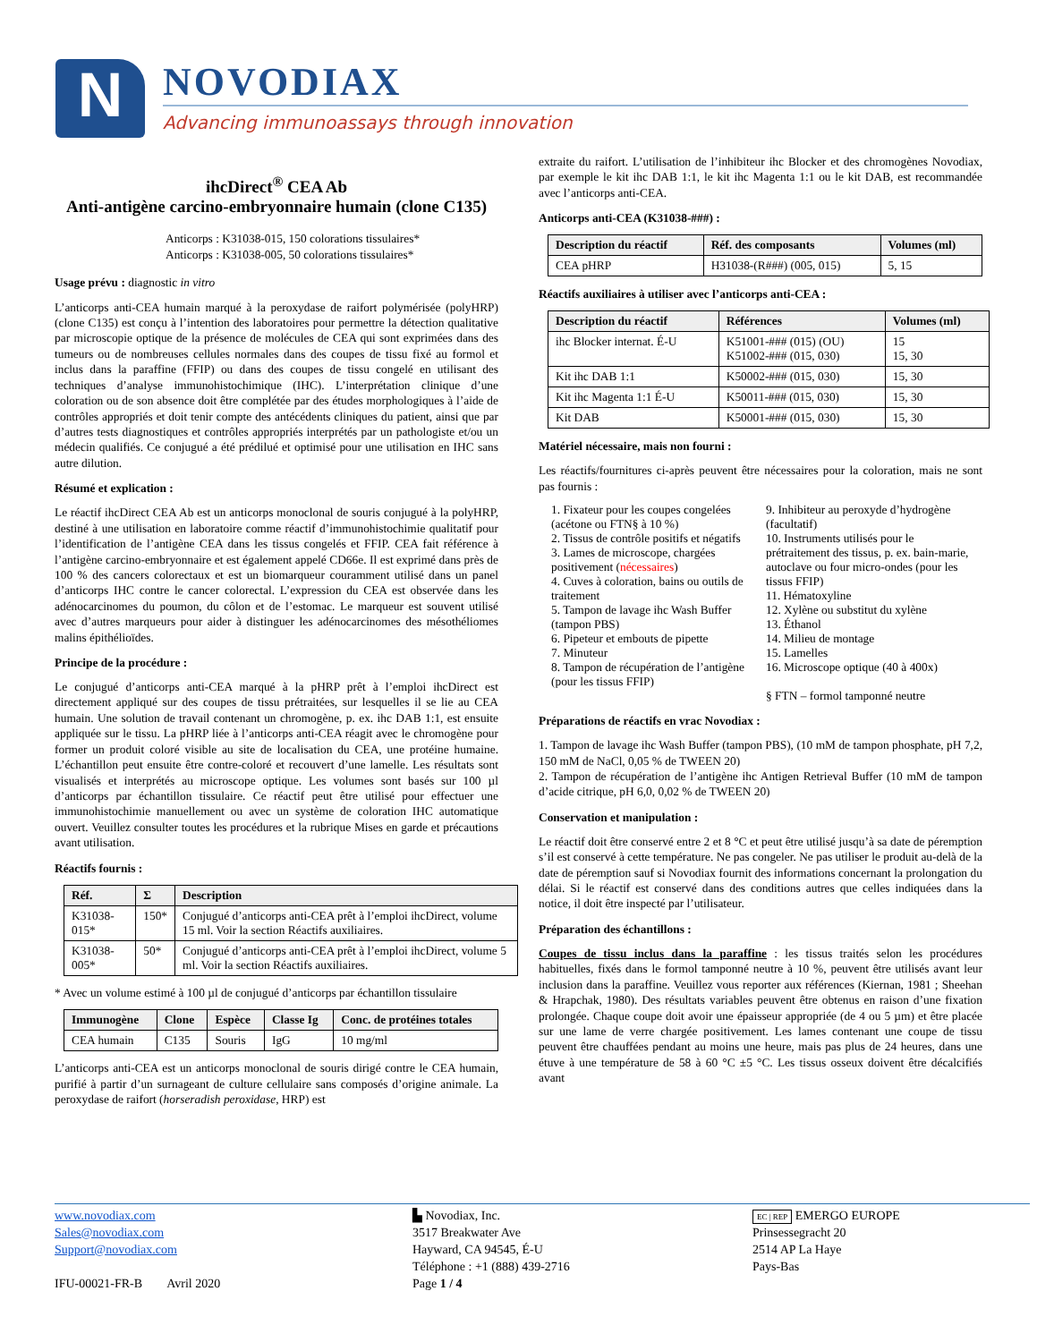N
NOVODIAX
Advancing immunoassays through innovation
ihcDirect<sup>®</sup> CEA Ab
Anti-antigène carcino-embryonnaire humain (clone C135)
Anticorps : K31038-015, 150 colorations tissulaires*
Anticorps : K31038-005, 50 colorations tissulaires*
Usage prévu : diagnostic in vitro
L’anticorps anti-CEA humain marqué à la peroxydase de raifort polymérisée (polyHRP) (clone C135) est conçu à l’intention des laboratoires pour permettre la détection qualitative par microscopie optique de la présence de molécules de CEA qui sont exprimées dans des tumeurs ou de nombreuses cellules normales dans des coupes de tissu fixé au formol et inclus dans la paraffine (FFIP) ou dans des coupes de tissu congelé en utilisant des techniques d’analyse immunohistochimique (IHC). L’interprétation clinique d’une coloration ou de son absence doit être complétée par des études morphologiques à l’aide de contrôles appropriés et doit tenir compte des antécédents cliniques du patient, ainsi que par d’autres tests diagnostiques et contrôles appropriés interprétés par un pathologiste et/ou un médecin qualifiés. Ce conjugué a été prédilué et optimisé pour une utilisation en IHC sans autre dilution.
Résumé et explication :
Le réactif ihcDirect CEA Ab est un anticorps monoclonal de souris conjugué à la polyHRP, destiné à une utilisation en laboratoire comme réactif d’immunohistochimie qualitatif pour l’identification de l’antigène CEA dans les tissus congelés et FFIP. CEA fait référence à l’antigène carcino-embryonnaire et est également appelé CD66e. Il est exprimé dans près de 100 % des cancers colorectaux et est un biomarqueur couramment utilisé dans un panel d’anticorps IHC contre le cancer colorectal. L’expression du CEA est observée dans les adénocarcinomes du poumon, du côlon et de l’estomac. Le marqueur est souvent utilisé avec d’autres marqueurs pour aider à distinguer les adénocarcinomes des mésothéliomes malins épithélioïdes.
Principe de la procédure :
Le conjugué d’anticorps anti-CEA marqué à la pHRP prêt à l’emploi ihcDirect est directement appliqué sur des coupes de tissu prétraitées, sur lesquelles il se lie au CEA humain. Une solution de travail contenant un chromogène, p. ex. ihc DAB 1:1, est ensuite appliquée sur le tissu. La pHRP liée à l’anticorps anti-CEA réagit avec le chromogène pour former un produit coloré visible au site de localisation du CEA, une protéine humaine. L’échantillon peut ensuite être contre-coloré et recouvert d’une lamelle. Les résultats sont visualisés et interprétés au microscope optique. Les volumes sont basés sur 100 µl d’anticorps par échantillon tissulaire. Ce réactif peut être utilisé pour effectuer une immunohistochimie manuellement ou avec un système de coloration IHC automatique ouvert. Veuillez consulter toutes les procédures et la rubrique Mises en garde et précautions avant utilisation.
Réactifs fournis :
| Réf. | Σ | Description |
| --- | --- | --- |
| K31038-015* | 150* | Conjugué d’anticorps anti-CEA prêt à l’emploi ihcDirect, volume 15 ml. Voir la section Réactifs auxiliaires. |
| K31038-005* | 50* | Conjugué d’anticorps anti-CEA prêt à l’emploi ihcDirect, volume 5 ml. Voir la section Réactifs auxiliaires. |
* Avec un volume estimé à 100 µl de conjugué d’anticorps par échantillon tissulaire
| Immunogène | Clone | Espèce | Classe Ig | Conc. de protéines totales |
| --- | --- | --- | --- | --- |
| CEA humain | C135 | Souris | IgG | 10 mg/ml |
L’anticorps anti-CEA est un anticorps monoclonal de souris dirigé contre le CEA humain, purifié à partir d’un surnageant de culture cellulaire sans composés d’origine animale. La peroxydase de raifort (horseradish peroxidase, HRP) est
extraite du raifort. L’utilisation de l’inhibiteur ihc Blocker et des chromogènes Novodiax, par exemple le kit ihc DAB 1:1, le kit ihc Magenta 1:1 ou le kit DAB, est recommandée avec l’anticorps anti-CEA.
Anticorps anti-CEA (K31038-###) :
| Description du réactif | Réf. des composants | Volumes (ml) |
| --- | --- | --- |
| CEA pHRP | H31038-(R###) (005, 015) | 5, 15 |
Réactifs auxiliaires à utiliser avec l’anticorps anti-CEA :
| Description du réactif | Références | Volumes (ml) |
| --- | --- | --- |
| ihc Blocker internat. É-U | K51001-### (015) (OU) K51002-### (015, 030) | 15 15, 30 |
| Kit ihc DAB 1:1 | K50002-### (015, 030) | 15, 30 |
| Kit ihc Magenta 1:1 É-U | K50011-### (015, 030) | 15, 30 |
| Kit DAB | K50001-### (015, 030) | 15, 30 |
Matériel nécessaire, mais non fourni :
Les réactifs/fournitures ci-après peuvent être nécessaires pour la coloration, mais ne sont pas fournis :
1. Fixateur pour les coupes congelées (acétone ou FTN§ à 10 %)
2. Tissus de contrôle positifs et négatifs
3. Lames de microscope, chargées positivement (nécessaires)
4. Cuves à coloration, bains ou outils de traitement
5. Tampon de lavage ihc Wash Buffer (tampon PBS)
6. Pipeteur et embouts de pipette
7. Minuteur
8. Tampon de récupération de l’antigène (pour les tissus FFIP)
9. Inhibiteur au peroxyde d’hydrogène (facultatif)
10. Instruments utilisés pour le prétraitement des tissus, p. ex. bain-marie, autoclave ou four micro-ondes (pour les tissus FFIP)
11. Hématoxyline
12. Xylène ou substitut du xylène
13. Éthanol
14. Milieu de montage
15. Lamelles
16. Microscope optique (40 à 400x)
§ FTN – formol tamponné neutre
Préparations de réactifs en vrac Novodiax :
1. Tampon de lavage ihc Wash Buffer (tampon PBS), (10 mM de tampon phosphate, pH 7,2, 150 mM de NaCl, 0,05 % de TWEEN 20)
2. Tampon de récupération de l’antigène ihc Antigen Retrieval Buffer (10 mM de tampon d’acide citrique, pH 6,0, 0,02 % de TWEEN 20)
Conservation et manipulation :
Le réactif doit être conservé entre 2 et 8 °C et peut être utilisé jusqu’à sa date de péremption s’il est conservé à cette température. Ne pas congeler. Ne pas utiliser le produit au-delà de la date de péremption sauf si Novodiax fournit des informations concernant la prolongation du délai. Si le réactif est conservé dans des conditions autres que celles indiquées dans la notice, il doit être inspecté par l’utilisateur.
Préparation des échantillons :
Coupes de tissu inclus dans la paraffine : les tissus traités selon les procédures habituelles, fixés dans le formol tamponné neutre à 10 %, peuvent être utilisés avant leur inclusion dans la paraffine. Veuillez vous reporter aux références (Kiernan, 1981 ; Sheehan & Hrapchak, 1980). Des résultats variables peuvent être obtenus en raison d’une fixation prolongée. Chaque coupe doit avoir une épaisseur appropriée (de 4 ou 5 µm) et être placée sur une lame de verre chargée positivement. Les lames contenant une coupe de tissu peuvent être chauffées pendant au moins une heure, mais pas plus de 24 heures, dans une étuve à une température de 58 à 60 °C ±5 °C. Les tissus osseux doivent être décalcifiés avant
www.novodiax.com
Sales@novodiax.com
Support@novodiax.com
IFU-00021-FR-B Avril 2020
▙ Novodiax, Inc.
3517 Breakwater Ave
Hayward, CA 94545, É-U
Téléphone : +1 (888) 439-2716
Page 1 / 4
EC | REP EMERGO EUROPE
Prinsessegracht 20
2514 AP La Haye
Pays-Bas